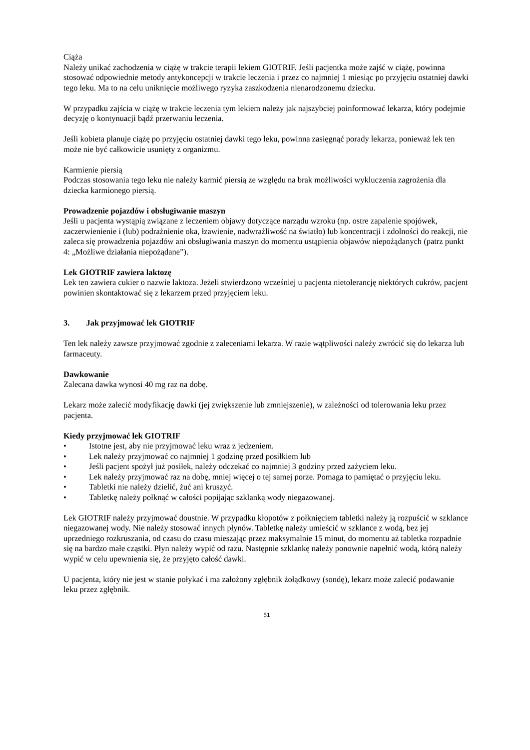Ciąża
Należy unikać zachodzenia w ciążę w trakcie terapii lekiem GIOTRIF. Jeśli pacjentka może zajść w ciążę, powinna stosować odpowiednie metody antykoncepcji w trakcie leczenia i przez co najmniej 1 miesiąc po przyjęciu ostatniej dawki tego leku. Ma to na celu uniknięcie możliwego ryzyka zaszkodzenia nienarodzonemu dziecku.
W przypadku zajścia w ciążę w trakcie leczenia tym lekiem należy jak najszybciej poinformować lekarza, który podejmie decyzję o kontynuacji bądź przerwaniu leczenia.
Jeśli kobieta planuje ciążę po przyjęciu ostatniej dawki tego leku, powinna zasięgnąć porady lekarza, ponieważ lek ten może nie być całkowicie usunięty z organizmu.
Karmienie piersią
Podczas stosowania tego leku nie należy karmić piersią ze względu na brak możliwości wykluczenia zagrożenia dla dziecka karmionego piersią.
Prowadzenie pojazdów i obsługiwanie maszyn
Jeśli u pacjenta wystąpią związane z leczeniem objawy dotyczące narządu wzroku (np. ostre zapalenie spojówek, zaczerwienienie i (lub) podrażnienie oka, łzawienie, nadwrażliwość na światło) lub koncentracji i zdolności do reakcji, nie zaleca się prowadzenia pojazdów ani obsługiwania maszyn do momentu ustąpienia objawów niepożądanych (patrz punkt 4: „Możliwe działania niepożądane”).
Lek GIOTRIF zawiera laktozę
Lek ten zawiera cukier o nazwie laktoza. Jeżeli stwierdzono wcześniej u pacjenta nietolerancję niektórych cukrów, pacjent powinien skontaktować się z lekarzem przed przyjęciem leku.
3. Jak przyjmować lek GIOTRIF
Ten lek należy zawsze przyjmować zgodnie z zaleceniami lekarza. W razie wątpliwości należy zwrócić się do lekarza lub farmaceuty.
Dawkowanie
Zalecana dawka wynosi 40 mg raz na dobę.
Lekarz może zalecić modyfikację dawki (jej zwiększenie lub zmniejszenie), w zależności od tolerowania leku przez pacjenta.
Kiedy przyjmować lek GIOTRIF
• Istotne jest, aby nie przyjmować leku wraz z jedzeniem.
• Lek należy przyjmować co najmniej 1 godzinę przed posiłkiem lub
• Jeśli pacjent spożył już posiłek, należy odczekać co najmniej 3 godziny przed zażyciem leku.
• Lek należy przyjmować raz na dobę, mniej więcej o tej samej porze. Pomaga to pamiętać o przyjęciu leku.
• Tabletki nie należy dzielić, żuć ani kruszyć.
• Tabletkę należy połknąć w całości popijając szklanką wody niegazowanej.
Lek GIOTRIF należy przyjmować doustnie. W przypadku kłopotów z połknięciem tabletki należy ją rozpuścić w szklance niegazowanej wody. Nie należy stosować innych płynów. Tabletkę należy umieścić w szklance z wodą, bez jej uprzedniego rozkruszania, od czasu do czasu mieszając przez maksymalnie 15 minut, do momentu aż tabletka rozpadnie się na bardzo małe cząstki. Płyn należy wypić od razu. Następnie szklankę należy ponownie napełnić wodą, którą należy wypić w celu upewnienia się, że przyjęto całość dawki.
U pacjenta, który nie jest w stanie połykać i ma założony zgłębnik żołądkowy (sondę), lekarz może zalecić podawanie leku przez zgłębnik.
51